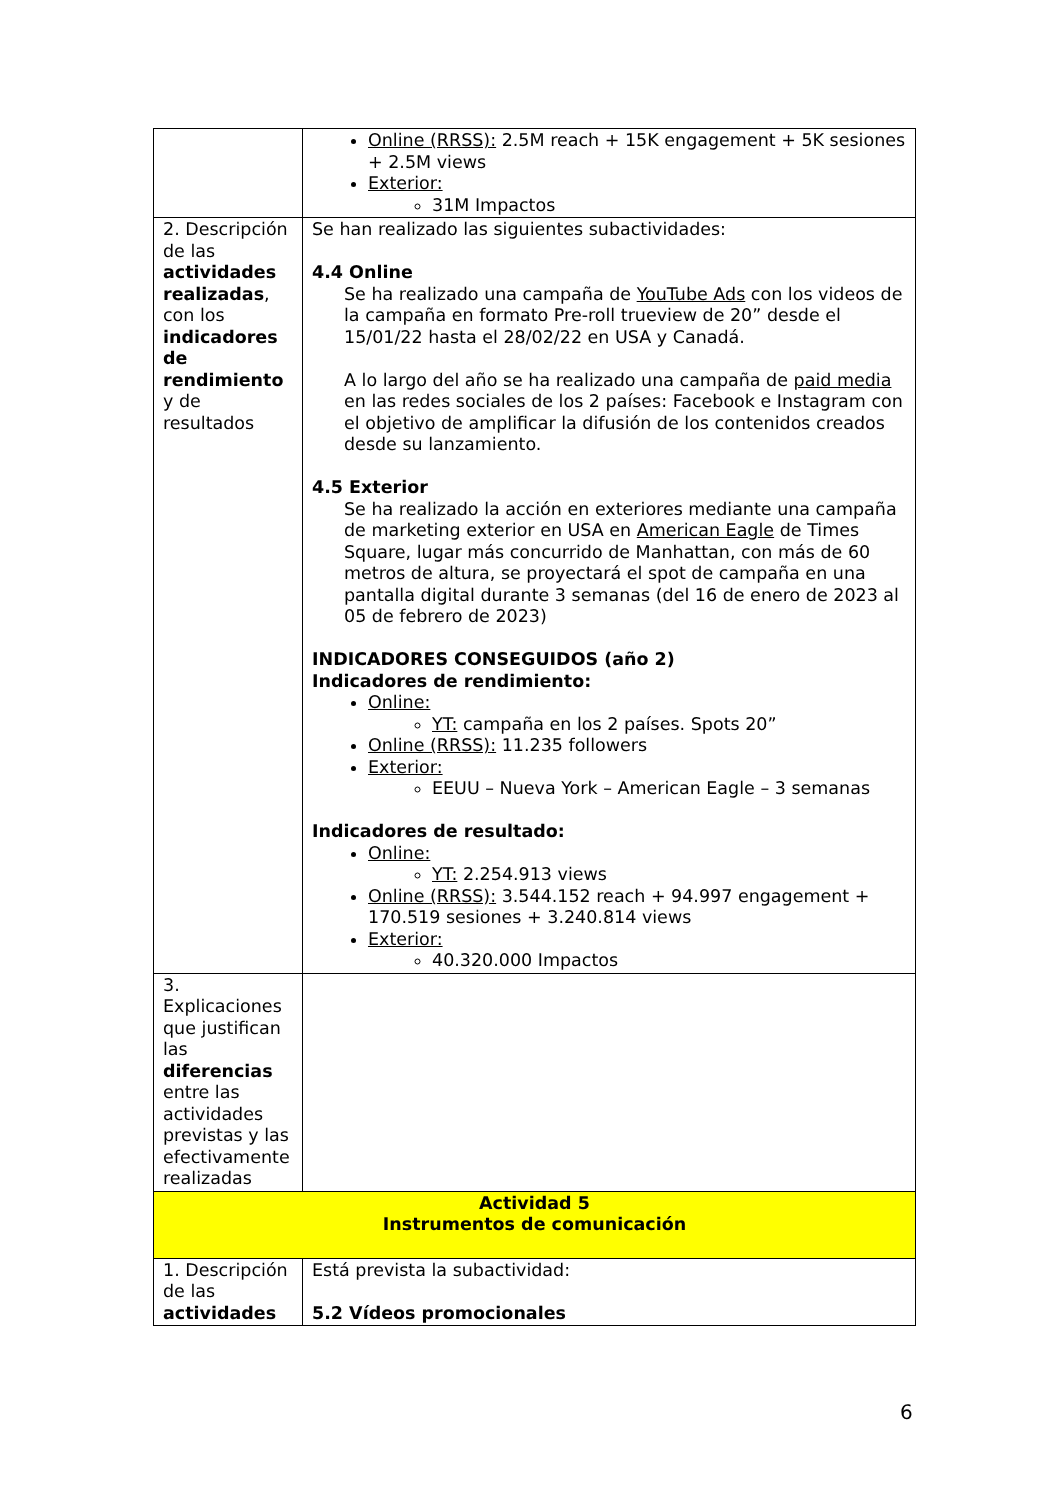| | Online (RRSS): 2.5M reach + 15K engagement + 5K sesiones + 2.5M views Exterior: 31M Impactos |
| 2. Descripción de las actividades realizadas , con los indicadores de rendimiento y de resultados | Se han realizado las siguientes subactividades: 4.4 Online Se ha realizado una campaña de YouTube Ads con los videos de la campaña en formato Pre-roll trueview de 20” desde el 15/01/22 hasta el 28/02/22 en USA y Canadá. A lo largo del año se ha realizado una campaña de paid media en las redes sociales de los 2 países: Facebook e Instagram con el objetivo de amplificar la difusión de los contenidos creados desde su lanzamiento. 4.5 Exterior Se ha realizado la acción en exteriores mediante una campaña de marketing exterior en USA en American Eagle de Times Square, lugar más concurrido de Manhattan, con más de 60 metros de altura, se proyectará el spot de campaña en una pantalla digital durante 3 semanas (del 16 de enero de 2023 al 05 de febrero de 2023) INDICADORES CONSEGUIDOS (año 2) Indicadores de rendimiento: Online: YT: campaña en los 2 países. Spots 20” Online (RRSS): 11.235 followers Exterior: EEUU – Nueva York – American Eagle – 3 semanas Indicadores de resultado: Online: YT: 2.254.913 views Online (RRSS): 3.544.152 reach + 94.997 engagement + 170.519 sesiones + 3.240.814 views Exterior: 40.320.000 Impactos |
| 3. Explicaciones que justifican las diferencias entre las actividades previstas y las efectivamente realizadas | |
| Actividad 5 Instrumentos de comunicación | |
| 1. Descripción de las actividades | Está prevista la subactividad: 5.2 Vídeos promocionales |
6